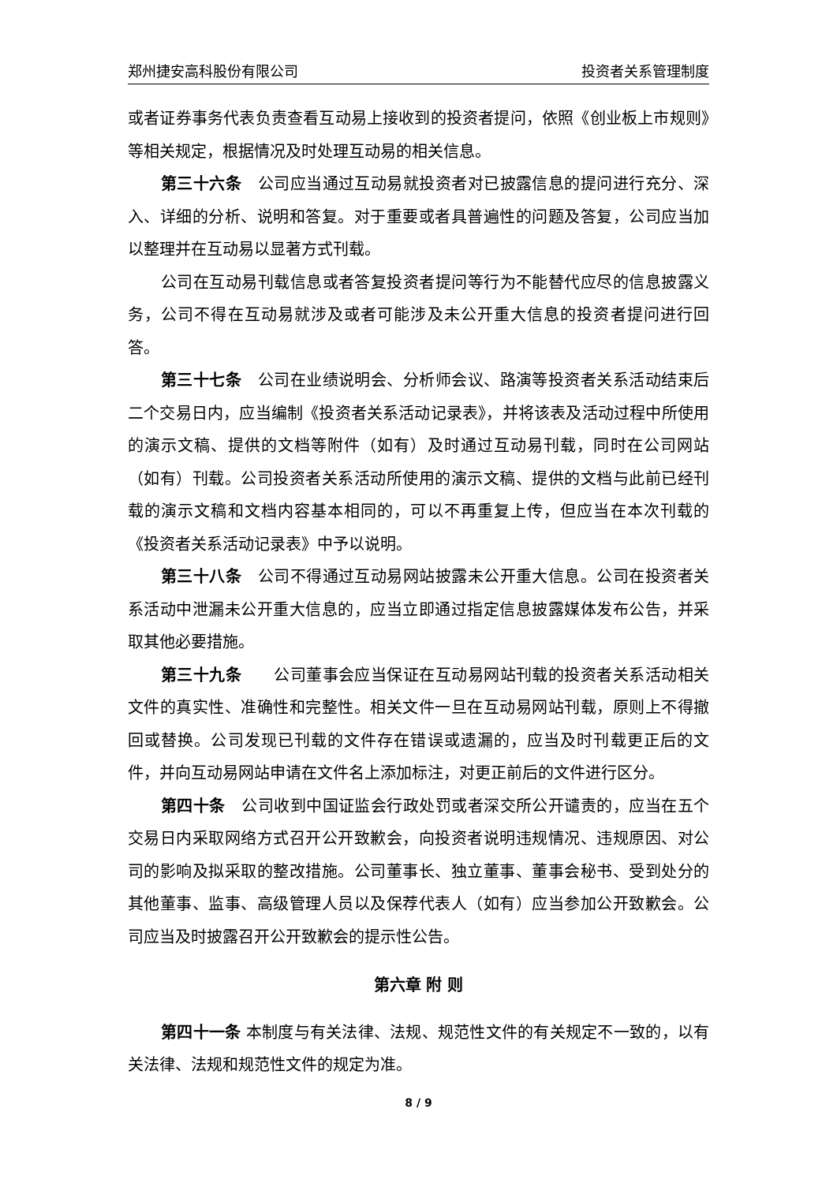郑州捷安高科股份有限公司 投资者关系管理制度
或者证券事务代表负责查看互动易上接收到的投资者提问，依照《创业板上市规则》等相关规定，根据情况及时处理互动易的相关信息。
第三十六条　公司应当通过互动易就投资者对已披露信息的提问进行充分、深入、详细的分析、说明和答复。对于重要或者具普遍性的问题及答复，公司应当加以整理并在互动易以显著方式刊载。
公司在互动易刊载信息或者答复投资者提问等行为不能替代应尽的信息披露义务，公司不得在互动易就涉及或者可能涉及未公开重大信息的投资者提问进行回答。
第三十七条　公司在业绩说明会、分析师会议、路演等投资者关系活动结束后二个交易日内，应当编制《投资者关系活动记录表》，并将该表及活动过程中所使用的演示文稿、提供的文档等附件（如有）及时通过互动易刊载，同时在公司网站（如有）刊载。公司投资者关系活动所使用的演示文稿、提供的文档与此前已经刊载的演示文稿和文档内容基本相同的，可以不再重复上传，但应当在本次刊载的《投资者关系活动记录表》中予以说明。
第三十八条　公司不得通过互动易网站披露未公开重大信息。公司在投资者关系活动中泄漏未公开重大信息的，应当立即通过指定信息披露媒体发布公告，并采取其他必要措施。
第三十九条　　公司董事会应当保证在互动易网站刊载的投资者关系活动相关文件的真实性、准确性和完整性。相关文件一旦在互动易网站刊载，原则上不得撤回或替换。公司发现已刊载的文件存在错误或遗漏的，应当及时刊载更正后的文件，并向互动易网站申请在文件名上添加标注，对更正前后的文件进行区分。
第四十条　公司收到中国证监会行政处罚或者深交所公开谴责的，应当在五个交易日内采取网络方式召开公开致歉会，向投资者说明违规情况、违规原因、对公司的影响及拟采取的整改措施。公司董事长、独立董事、董事会秘书、受到处分的其他董事、监事、高级管理人员以及保荐代表人（如有）应当参加公开致歉会。公司应当及时披露召开公开致歉会的提示性公告。
第六章 附 则
第四十一条 本制度与有关法律、法规、规范性文件的有关规定不一致的，以有关法律、法规和规范性文件的规定为准。
8 / 9